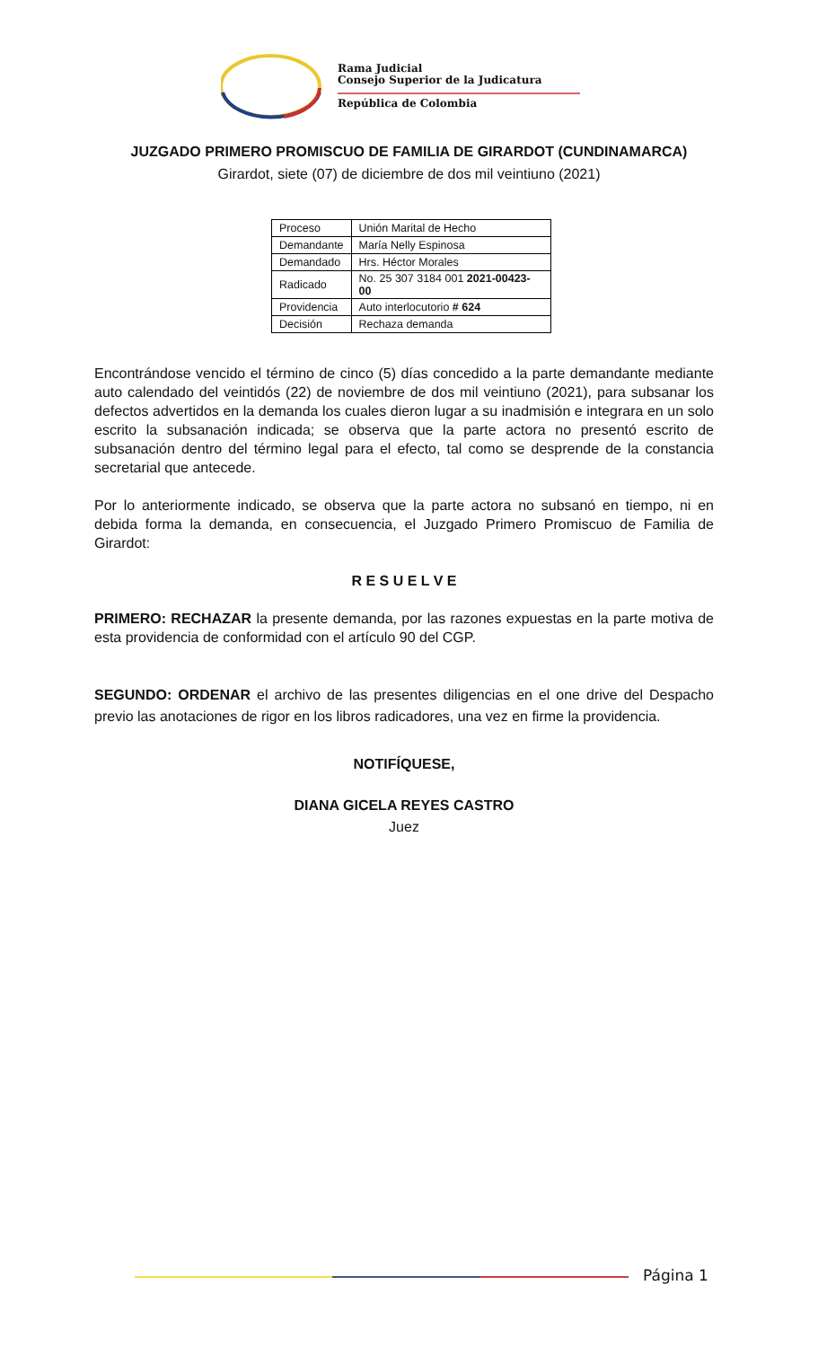Rama Judicial
Consejo Superior de la Judicatura
República de Colombia
JUZGADO PRIMERO PROMISCUO DE FAMILIA DE GIRARDOT (CUNDINAMARCA)
Girardot, siete (07) de diciembre de dos mil veintiuno (2021)
| Proceso | Unión Marital de Hecho |
| Demandante | María Nelly Espinosa |
| Demandado | Hrs. Héctor Morales |
| Radicado | No. 25 307 3184 001 2021-00423-00 |
| Providencia | Auto interlocutorio # 624 |
| Decisión | Rechaza demanda |
Encontrándose vencido el término de cinco (5) días concedido a la parte demandante mediante auto calendado del veintidós (22) de noviembre de dos mil veintiuno (2021), para subsanar los defectos advertidos en la demanda los cuales dieron lugar a su inadmisión e integrara en un solo escrito la subsanación indicada; se observa que la parte actora no presentó escrito de subsanación dentro del término legal para el efecto, tal como se desprende de la constancia secretarial que antecede.
Por lo anteriormente indicado, se observa que la parte actora no subsanó en tiempo, ni en debida forma la demanda, en consecuencia, el Juzgado Primero Promiscuo de Familia de Girardot:
R E S U E L V E
PRIMERO: RECHAZAR la presente demanda, por las razones expuestas en la parte motiva de esta providencia de conformidad con el artículo 90 del CGP.
SEGUNDO: ORDENAR el archivo de las presentes diligencias en el one drive del Despacho previo las anotaciones de rigor en los libros radicadores, una vez en firme la providencia.
NOTIFÍQUESE,
DIANA GICELA REYES CASTRO
Juez
Página 1